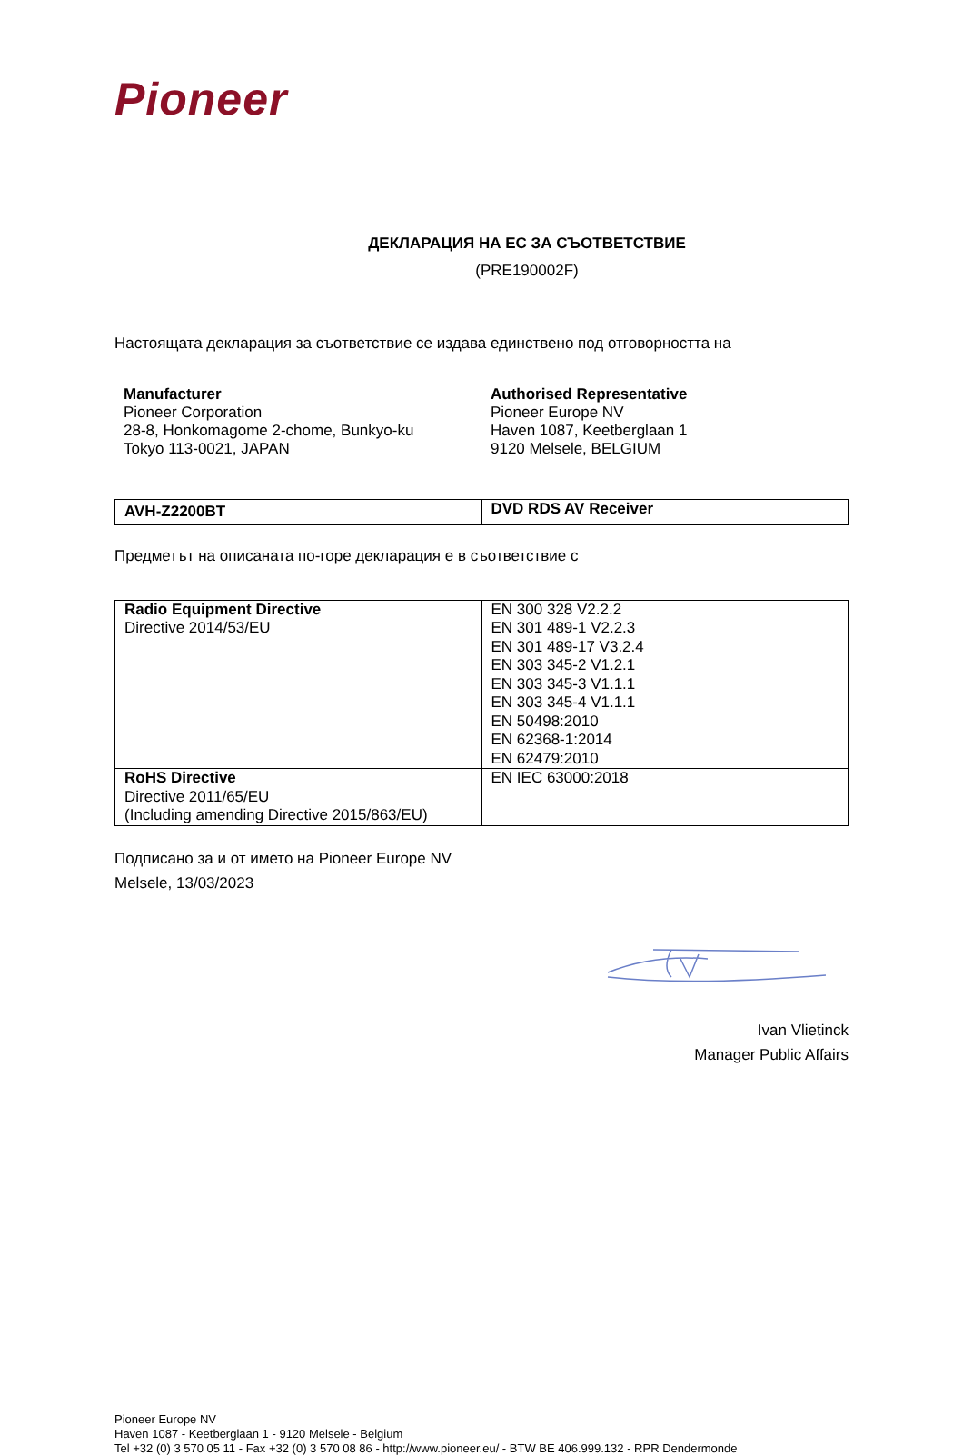Pioneer
ДЕКЛАРАЦИЯ НА ЕС ЗА СЪОТВЕТСТВИЕ
(PRE190002F)
Настоящата декларация за съответствие се издава единствено под отговорността на
Manufacturer
Pioneer Corporation
28-8, Honkomagome 2-chome, Bunkyo-ku
Tokyo 113-0021, JAPAN
Authorised Representative
Pioneer Europe NV
Haven 1087, Keetberglaan 1
9120 Melsele, BELGIUM
| AVH-Z2200BT | DVD RDS AV Receiver |
Предметът на описаната по-горе декларация е в съответствие с
| Radio Equipment Directive Directive 2014/53/EU | EN 300 328 V2.2.2 EN 301 489-1 V2.2.3 EN 301 489-17 V3.2.4 EN 303 345-2 V1.2.1 EN 303 345-3 V1.1.1 EN 303 345-4 V1.1.1 EN 50498:2010 EN 62368-1:2014 EN 62479:2010 |
| RoHS Directive Directive 2011/65/EU (Including amending Directive 2015/863/EU) | EN IEC 63000:2018 |
Подписано за и от името на Pioneer Europe NV
Melsele, 13/03/2023
Ivan Vlietinck
Manager Public Affairs
Pioneer Europe NV
Haven 1087 - Keetberglaan 1 - 9120 Melsele - Belgium
Tel +32 (0) 3 570 05 11 - Fax +32 (0) 3 570 08 86 - http://www.pioneer.eu/ - BTW BE 406.999.132 - RPR Dendermonde